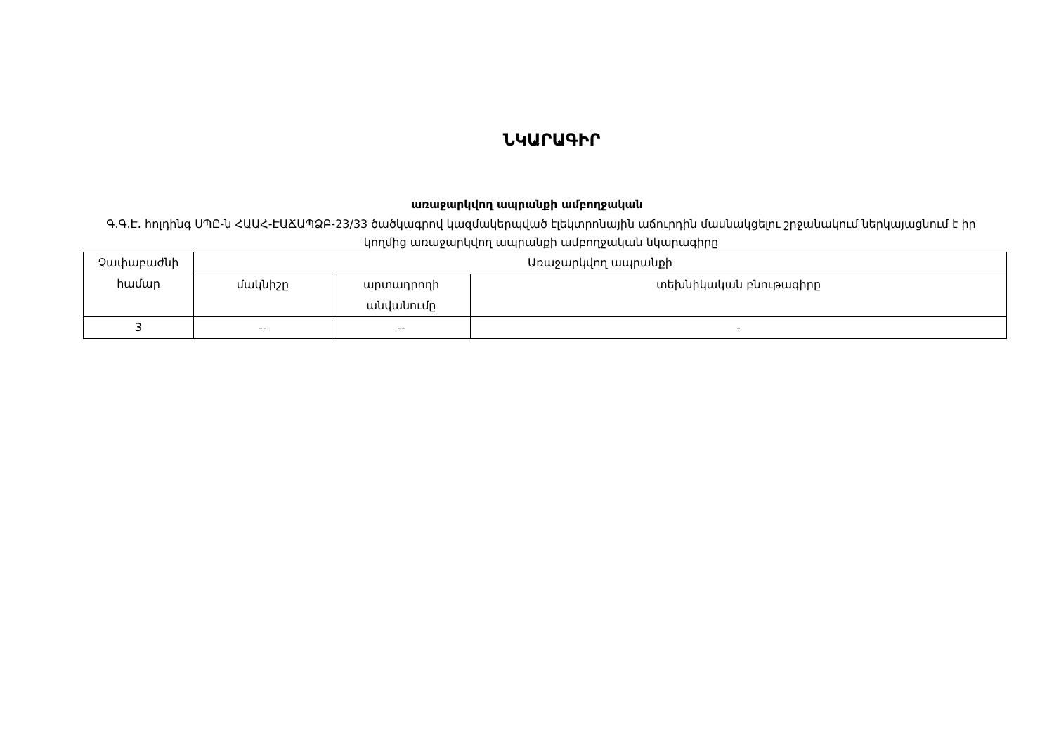ՆԿԱՐԱԳԻՐ
առաջարկվող ապրանքի ամբողջական
Գ.Գ.Է. հոլդինգ ՍՊԸ-ն ՀԱԱՀ-ԷԱՃԱՊՁԲ-23/33 ծածկագրով կազմակերպված էլեկտրոնային աճուրդին մասնակցելու շրջանակում ներկայացնում է իր կողմից առաջարկվող ապրանքի ամբողջական նկարագիրը
| Չափաբաժնի համար | Առաջարկվող ապրանքի | | |
| --- | --- | --- | --- |
| | մակնիշը | արտադրողի անվանումը | տեխնիկական բնութագիրը |
| 3 | -- | -- | - |